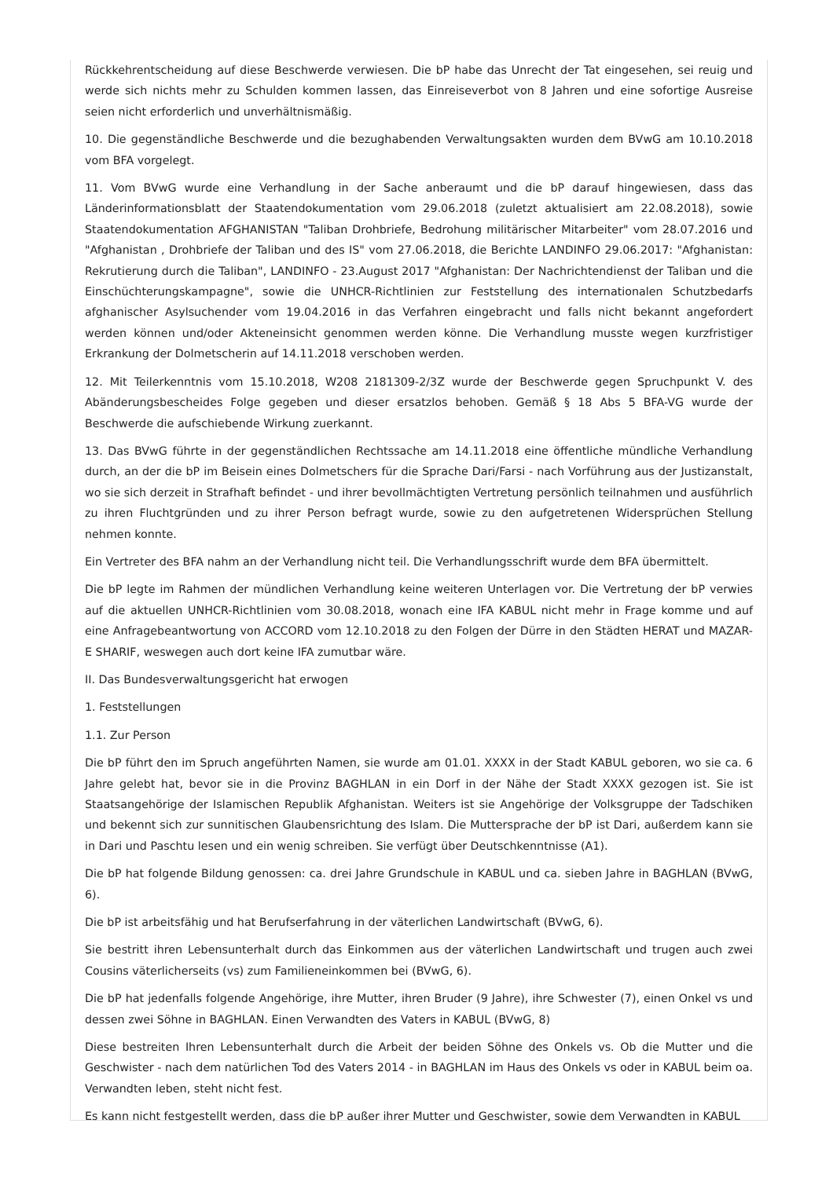Rückkehrentscheidung auf diese Beschwerde verwiesen. Die bP habe das Unrecht der Tat eingesehen, sei reuig und werde sich nichts mehr zu Schulden kommen lassen, das Einreiseverbot von 8 Jahren und eine sofortige Ausreise seien nicht erforderlich und unverhältnismäßig.
10. Die gegenständliche Beschwerde und die bezughabenden Verwaltungsakten wurden dem BVwG am 10.10.2018 vom BFA vorgelegt.
11. Vom BVwG wurde eine Verhandlung in der Sache anberaumt und die bP darauf hingewiesen, dass das Länderinformationsblatt der Staatendokumentation vom 29.06.2018 (zuletzt aktualisiert am 22.08.2018), sowie Staatendokumentation AFGHANISTAN "Taliban Drohbriefe, Bedrohung militärischer Mitarbeiter" vom 28.07.2016 und "Afghanistan , Drohbriefe der Taliban und des IS" vom 27.06.2018, die Berichte LANDINFO 29.06.2017: "Afghanistan: Rekrutierung durch die Taliban", LANDINFO - 23.August 2017 "Afghanistan: Der Nachrichtendienst der Taliban und die Einschüchterungskampagne", sowie die UNHCR-Richtlinien zur Feststellung des internationalen Schutzbedarfs afghanischer Asylsuchender vom 19.04.2016 in das Verfahren eingebracht und falls nicht bekannt angefordert werden können und/oder Akteneinsicht genommen werden könne. Die Verhandlung musste wegen kurzfristiger Erkrankung der Dolmetscherin auf 14.11.2018 verschoben werden.
12. Mit Teilerkenntnis vom 15.10.2018, W208 2181309-2/3Z wurde der Beschwerde gegen Spruchpunkt V. des Abänderungsbescheides Folge gegeben und dieser ersatzlos behoben. Gemäß § 18 Abs 5 BFA-VG wurde der Beschwerde die aufschiebende Wirkung zuerkannt.
13. Das BVwG führte in der gegenständlichen Rechtssache am 14.11.2018 eine öffentliche mündliche Verhandlung durch, an der die bP im Beisein eines Dolmetschers für die Sprache Dari/Farsi - nach Vorführung aus der Justizanstalt, wo sie sich derzeit in Strafhaft befindet - und ihrer bevollmächtigten Vertretung persönlich teilnahmen und ausführlich zu ihren Fluchtgründen und zu ihrer Person befragt wurde, sowie zu den aufgetretenen Widersprüchen Stellung nehmen konnte.
Ein Vertreter des BFA nahm an der Verhandlung nicht teil. Die Verhandlungsschrift wurde dem BFA übermittelt.
Die bP legte im Rahmen der mündlichen Verhandlung keine weiteren Unterlagen vor. Die Vertretung der bP verwies auf die aktuellen UNHCR-Richtlinien vom 30.08.2018, wonach eine IFA KABUL nicht mehr in Frage komme und auf eine Anfragebeantwortung von ACCORD vom 12.10.2018 zu den Folgen der Dürre in den Städten HERAT und MAZAR-E SHARIF, weswegen auch dort keine IFA zumutbar wäre.
II. Das Bundesverwaltungsgericht hat erwogen
1. Feststellungen
1.1. Zur Person
Die bP führt den im Spruch angeführten Namen, sie wurde am 01.01. XXXX in der Stadt KABUL geboren, wo sie ca. 6 Jahre gelebt hat, bevor sie in die Provinz BAGHLAN in ein Dorf in der Nähe der Stadt XXXX gezogen ist. Sie ist Staatsangehörige der Islamischen Republik Afghanistan. Weiters ist sie Angehörige der Volksgruppe der Tadschiken und bekennt sich zur sunnitischen Glaubensrichtung des Islam. Die Muttersprache der bP ist Dari, außerdem kann sie in Dari und Paschtu lesen und ein wenig schreiben. Sie verfügt über Deutschkenntnisse (A1).
Die bP hat folgende Bildung genossen: ca. drei Jahre Grundschule in KABUL und ca. sieben Jahre in BAGHLAN (BVwG, 6).
Die bP ist arbeitsfähig und hat Berufserfahrung in der väterlichen Landwirtschaft (BVwG, 6).
Sie bestritt ihren Lebensunterhalt durch das Einkommen aus der väterlichen Landwirtschaft und trugen auch zwei Cousins väterlicherseits (vs) zum Familieneinkommen bei (BVwG, 6).
Die bP hat jedenfalls folgende Angehörige, ihre Mutter, ihren Bruder (9 Jahre), ihre Schwester (7), einen Onkel vs und dessen zwei Söhne in BAGHLAN. Einen Verwandten des Vaters in KABUL (BVwG, 8)
Diese bestreiten Ihren Lebensunterhalt durch die Arbeit der beiden Söhne des Onkels vs. Ob die Mutter und die Geschwister - nach dem natürlichen Tod des Vaters 2014 - in BAGHLAN im Haus des Onkels vs oder in KABUL beim oa. Verwandten leben, steht nicht fest.
Es kann nicht festgestellt werden, dass die bP außer ihrer Mutter und Geschwister, sowie dem Verwandten in KABUL